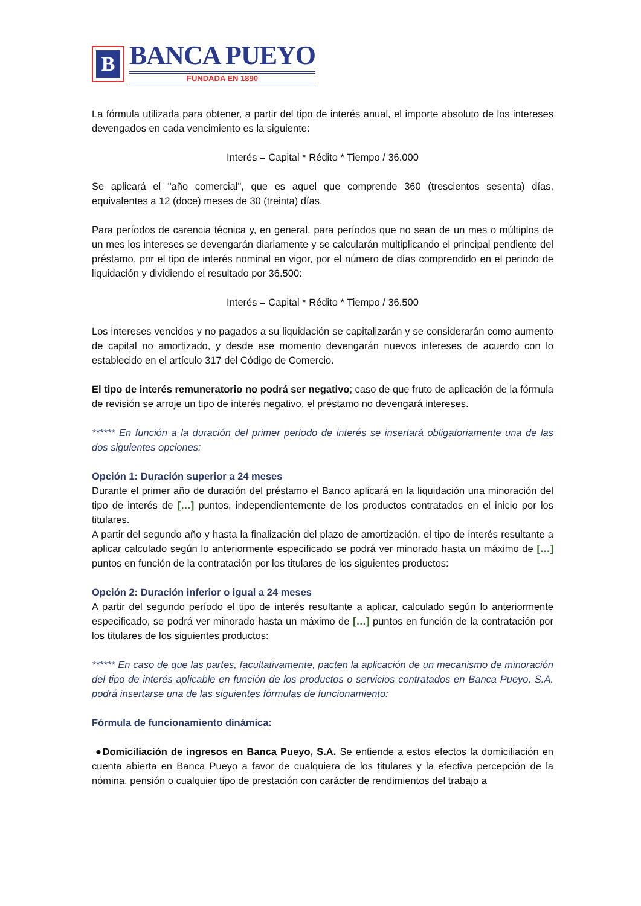B
BANCA PUEYO
FUNDADA EN 1890
La fórmula utilizada para obtener, a partir del tipo de interés anual, el importe absoluto de los intereses devengados en cada vencimiento es la siguiente:
Interés = Capital * Rédito * Tiempo / 36.000
Se aplicará el "año comercial", que es aquel que comprende 360 (trescientos sesenta) días, equivalentes a 12 (doce) meses de 30 (treinta) días.
Para períodos de carencia técnica y, en general, para períodos que no sean de un mes o múltiplos de un mes los intereses se devengarán diariamente y se calcularán multiplicando el principal pendiente del préstamo, por el tipo de interés nominal en vigor, por el número de días comprendido en el periodo de liquidación y dividiendo el resultado por 36.500:
Interés = Capital * Rédito * Tiempo / 36.500
Los intereses vencidos y no pagados a su liquidación se capitalizarán y se considerarán como aumento de capital no amortizado, y desde ese momento devengarán nuevos intereses de acuerdo con lo establecido en el artículo 317 del Código de Comercio.
El tipo de interés remuneratorio no podrá ser negativo; caso de que fruto de aplicación de la fórmula de revisión se arroje un tipo de interés negativo, el préstamo no devengará intereses.
****** En función a la duración del primer periodo de interés se insertará obligatoriamente una de las dos siguientes opciones:
Opción 1: Duración superior a 24 meses
Durante el primer año de duración del préstamo el Banco aplicará en la liquidación una minoración del tipo de interés de […] puntos, independientemente de los productos contratados en el inicio por los titulares.
A partir del segundo año y hasta la finalización del plazo de amortización, el tipo de interés resultante a aplicar calculado según lo anteriormente especificado se podrá ver minorado hasta un máximo de […] puntos en función de la contratación por los titulares de los siguientes productos:
Opción 2: Duración inferior o igual a 24 meses
A partir del segundo período el tipo de interés resultante a aplicar, calculado según lo anteriormente especificado, se podrá ver minorado hasta un máximo de […] puntos en función de la contratación por los titulares de los siguientes productos:
****** En caso de que las partes, facultativamente, pacten la aplicación de un mecanismo de minoración del tipo de interés aplicable en función de los productos o servicios contratados en Banca Pueyo, S.A. podrá insertarse una de las siguientes fórmulas de funcionamiento:
Fórmula de funcionamiento dinámica:
●Domiciliación de ingresos en Banca Pueyo, S.A. Se entiende a estos efectos la domiciliación en cuenta abierta en Banca Pueyo a favor de cualquiera de los titulares y la efectiva percepción de la nómina, pensión o cualquier tipo de prestación con carácter de rendimientos del trabajo a